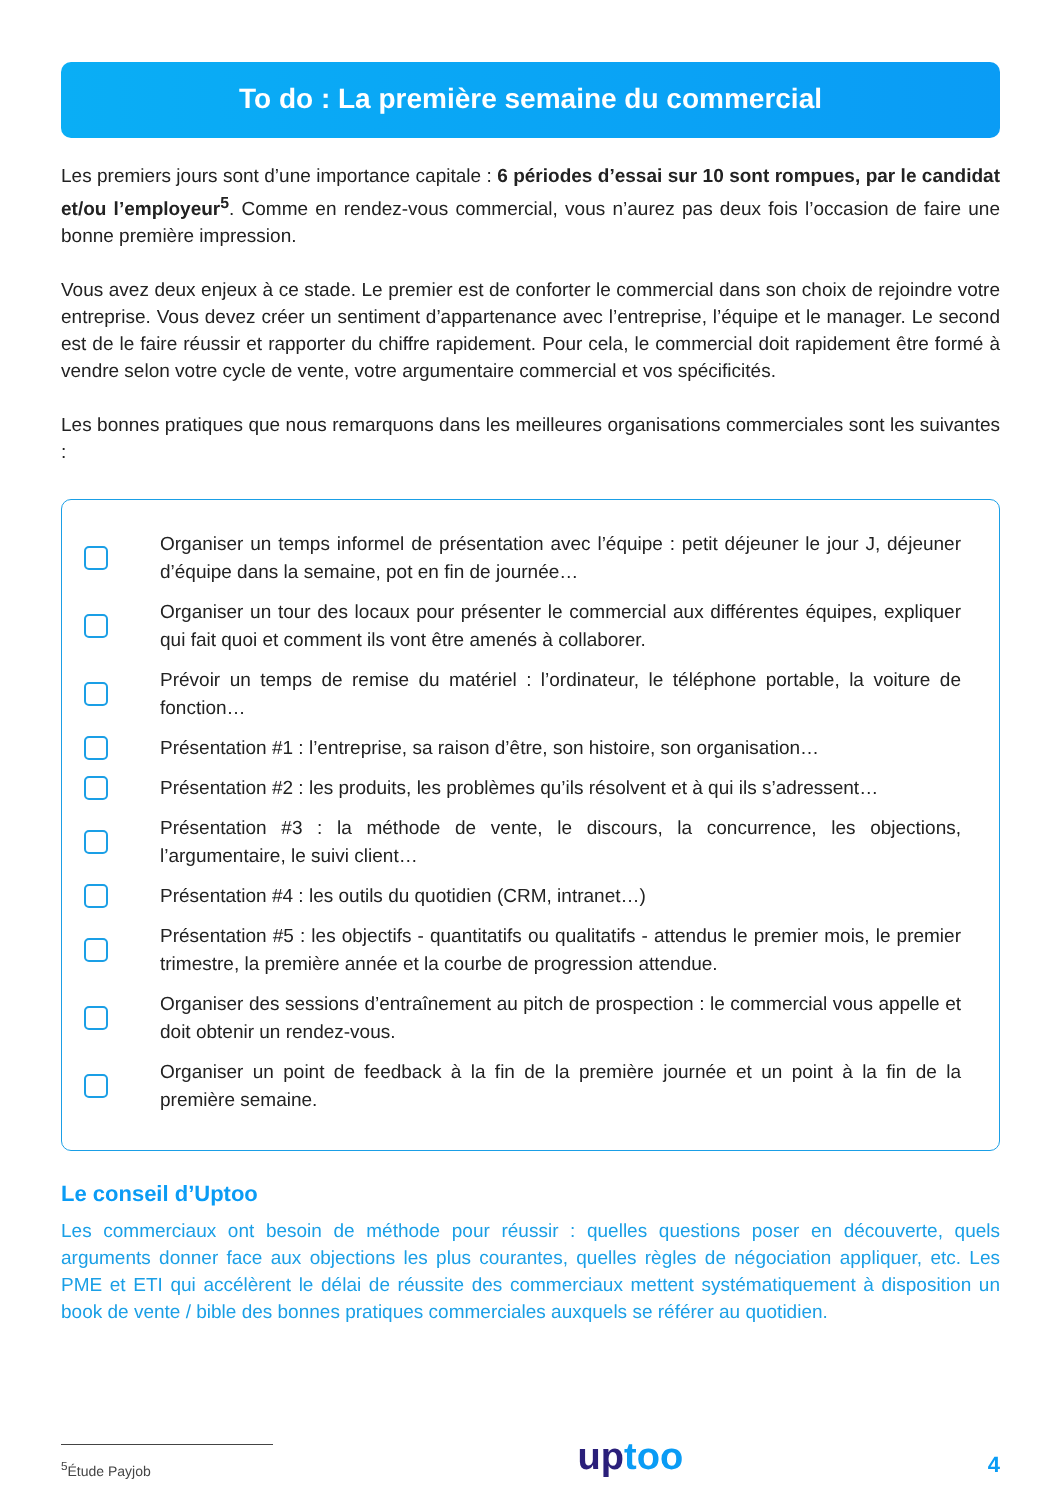To do : La première semaine du commercial
Les premiers jours sont d’une importance capitale : 6 périodes d’essai sur 10 sont rompues, par le candidat et/ou l’employeur<sup>5</sup>. Comme en rendez-vous commercial, vous n’aurez pas deux fois l’occasion de faire une bonne première impression.
Vous avez deux enjeux à ce stade. Le premier est de conforter le commercial dans son choix de rejoindre votre entreprise. Vous devez créer un sentiment d’appartenance avec l’entreprise, l’équipe et le manager. Le second est de le faire réussir et rapporter du chiffre rapidement. Pour cela, le commercial doit rapidement être formé à vendre selon votre cycle de vente, votre argumentaire commercial et vos spécificités.
Les bonnes pratiques que nous remarquons dans les meilleures organisations commerciales sont les suivantes :
Organiser un temps informel de présentation avec l’équipe : petit déjeuner le jour J, déjeuner d’équipe dans la semaine, pot en fin de journée…
Organiser un tour des locaux pour présenter le commercial aux différentes équipes, expliquer qui fait quoi et comment ils vont être amenés à collaborer.
Prévoir un temps de remise du matériel : l’ordinateur, le téléphone portable, la voiture de fonction…
Présentation #1 : l’entreprise, sa raison d’être, son histoire, son organisation…
Présentation #2 : les produits, les problèmes qu’ils résolvent et à qui ils s’adressent…
Présentation #3 : la méthode de vente, le discours, la concurrence, les objections, l’argumentaire, le suivi client…
Présentation #4 : les outils du quotidien (CRM, intranet…)
Présentation #5 : les objectifs - quantitatifs ou qualitatifs - attendus le premier mois, le premier trimestre, la première année et la courbe de progression attendue.
Organiser des sessions d’entraînement au pitch de prospection : le commercial vous appelle et doit obtenir un rendez-vous.
Organiser un point de feedback à la fin de la première journée et un point à la fin de la première semaine.
Le conseil d’Uptoo
Les commerciaux ont besoin de méthode pour réussir : quelles questions poser en découverte, quels arguments donner face aux objections les plus courantes, quelles règles de négociation appliquer, etc. Les PME et ETI qui accélèrent le délai de réussite des commerciaux mettent systématiquement à disposition un book de vente / bible des bonnes pratiques commerciales auxquels se référer au quotidien.
<sup>5</sup> Étude Payjob
uptoo
4